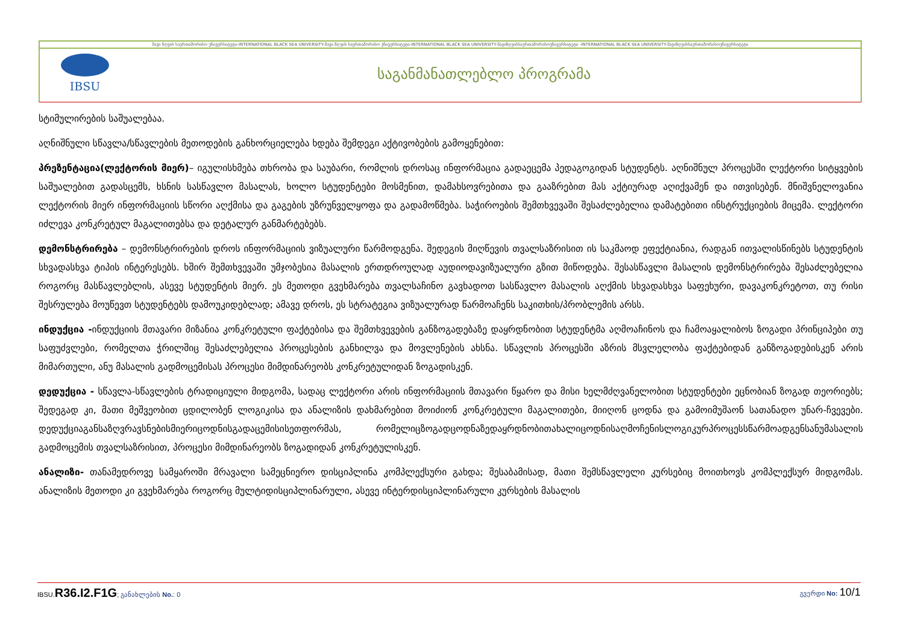შავი ზღვის საერთაშორისო უნივერსიტეტი-INTERNATIONAL BLACK SEA UNIVERSITY-შავი ზღვის საერთაშორისო უნივერსიტეტი-INTERNATIONAL BLACK SEA UNIVERSITY-შავიზღვისსაერთაშორისოუნივერსიტეტი -INTERNATIONAL BLACK SEA UNIVERSITY-შავიზღვისსაერთაშორისოუნივერსიტეტი
IBSU
საგანმანათლებლო პროგრამა
სტიმულირების საშუალებაა.
აღნიშნული სწავლა/სწავლების მეთოდების განხორციელება ხდება შემდეგი აქტივობების გამოყენებით:
პრეზენტაცია(ლექტორის მიერ)– იგულისხმება თხრობა და საუბარი, რომლის დროსაც ინფორმაცია გადაეცემა პედაგოგიდან სტუდენტს. აღნიშნულ პროცესში ლექტორი სიტყვების საშუალებით გადასცემს, ხსნის სასწავლო მასალას, ხოლო სტუდენტები მოსმენით, დამახსოვრებითა და გააზრებით მას აქტიურად აღიქვამენ და ითვისებენ. მნიშვნელოვანია ლექტორის მიერ ინფორმაციის სწორი აღქმისა და გაგების უზრუნველყოფა და გადამოწმება. საჭიროების შემთხვევაში შესაძლებელია დამატებითი ინსტრუქციების მიცემა. ლექტორი იძლევა კონკრეტულ მაგალითებსა და დეტალურ განმარტებებს.
დემონსტრირება – დემონსტრირების დროს ინფორმაციის ვიზუალური წარმოდგენა. შედეგის მიღწევის თვალსაზრისით ის საკმაოდ ეფექტიანია, რადგან ითვალისწინებს სტუდენტის სხვადასხვა ტიპის ინტერესებს. ხშირ შემთხვევაში უმჯობესია მასალის ერთდროულად აუდიოდავიზუალური გზით მიწოდება. შესასწავლი მასალის დემონსტრირება შესაძლებელია როგორც მასწავლებლის, ასევე სტუდენტის მიერ. ეს მეთოდი გვეხმარება თვალსაჩინო გავხადოთ სასწავლო მასალის აღქმის სხვადასხვა საფეხური, დავაკონკრეტოთ, თუ რისი შესრულება მოუწევთ სტუდენტებს დამოუკიდებლად; ამავე დროს, ეს სტრატეგია ვიზუალურად წარმოაჩენს საკითხის/პრობლემის არსს.
ინდუქცია -ინდუქციის მთავარი მიზანია კონკრეტული ფაქტებისა და შემთხვევების განზოგადებაზე დაყრდნობით სტუდენტმა აღმოაჩინოს და ჩამოაყალიბოს ზოგადი პრინციპები თუ საფუძვლები, რომელთა ჭრილშიც შესაძლებელია პროცესების განხილვა და მოვლენების ახსნა. სწავლის პროცესში აზრის მსვლელობა ფაქტებიდან განზოგადებისკენ არის მიმართული, ანუ მასალის გადმოცემისას პროცესი მიმდინარეობს კონკრეტულიდან ზოგადისკენ.
დედუქცია - სწავლა-სწავლების ტრადიციული მიდგომა, სადაც ლექტორი არის ინფორმაციის მთავარი წყარო და მისი ხელმძღვანელობით სტუდენტები ეცნობიან ზოგად თეორიებს; შედეგად კი, მათი მეშვეობით ცდილობენ ლოგიკისა და ანალიზის დახმარებით მოიძიონ კონკრეტული მაგალითები, მიიღონ ცოდნა და გამოიმუშაონ სათანადო უნარ-ჩვევები. დედუქციაგანსაზღვრავსნებისმიერიცოდნისგადაცემისისეთფორმას, რომელიცზოგადცოდნაზედაყრდნობითახალიცოდნისაღმოჩენისლოგიკურპროცესსწარმოადგენსანუმასალის გადმოცემის თვალსაზრისით, პროცესი მიმდინარეობს ზოგადიდან კონკრეტულისკენ.
ანალიზი- თანამედროვე სამყაროში მრავალი სამეცნიერო დისციპლინა კომპლექსური გახდა; შესაბამისად, მათი შემსწავლელი კურსებიც მოითხოვს კომპლექსურ მიდგომას. ანალიზის მეთოდი კი გვეხმარება როგორც მულტიდისციპლინარული, ასევე ინტერდისციპლინარული კურსების მასალის
IBSU.R36.I2.F1G; განახლების No.: 0
გვერდი No: 10/1